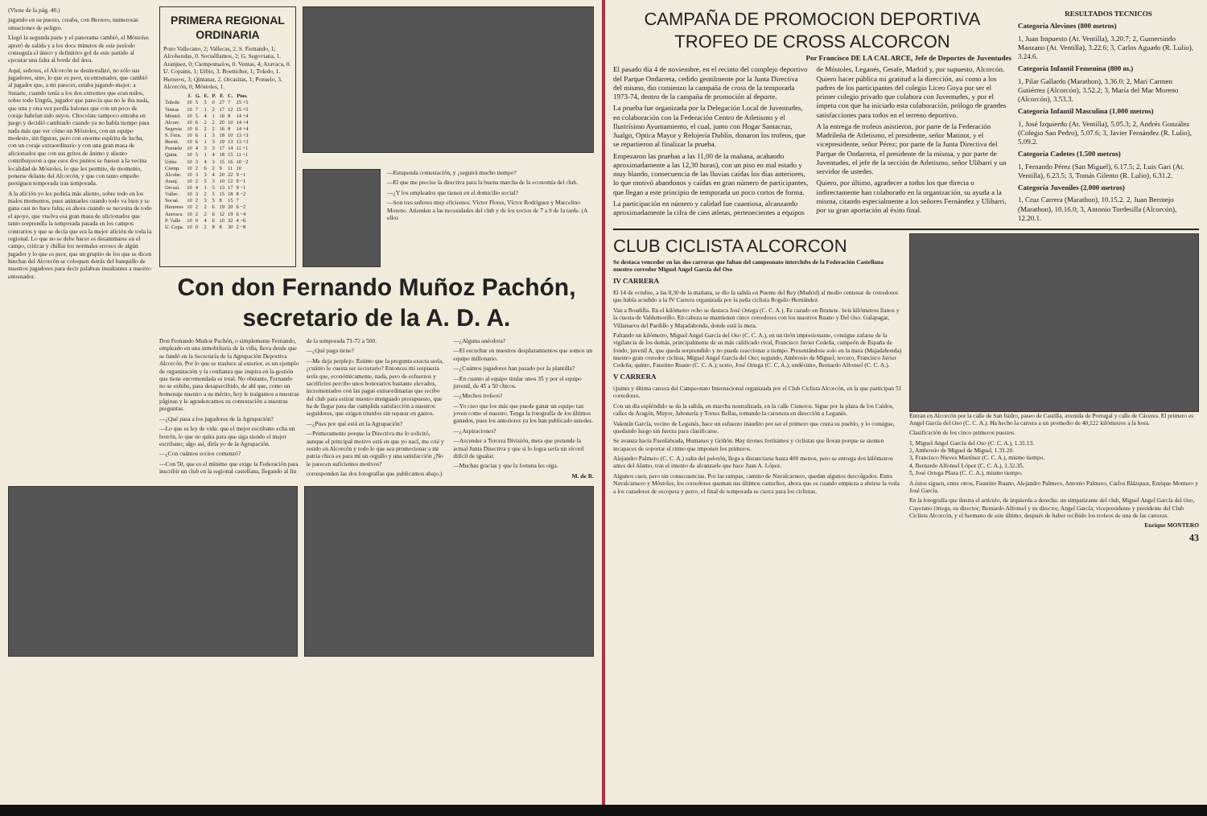(Viene de la pág. 40.)
jugando en su puesto, creaba, con Herrero, numerosas situaciones de peligro.
Llegó la segunda parte y el panorama cambió, el Móstoles apretó de salida y a los doce minutos de este período conseguía el único y definitivo gol de este partido al ejecutar una falta al borde del área.
Aquí, señores, el Alcorcón se desmoralizó, no sólo sus jugadores, sino, lo que es peor, su entrenador, que cambió al jugador que, a mi parecer, estaba jugando mejor: a Susarte, cuando tenía a los dos extremos que eran nulos, sobre todo Ungría, jugador que parecía que no le iba nada, que una y otra vez perdía balones que con un poco de coraje habrían sido suyos. Chocolate tampoco entraba en juego y decidió cambiarlo cuando ya no había tiempo para nada más que ver cómo un Móstoles, con un equipo modesto, sin figuras, pero con enorme espíritu de lucha, con un coraje extraordinario y con una gran masa de aficionados que con sus gritos de ánimo y aliento contribuyeron a que esos dos puntos se fuesen a la vecina localidad de Móstoles, lo que les permite, de momento, ponerse delante del Alcorcón, y que con tanto empeño persiguen temporada tras temporada.
A la afición yo les pediría más aliento, sobre todo en los malos momentos, pues animarles cuando todo va bien y se gana casi no hace falta; es ahora cuando se necesita de todo el apoyo, que vuelva esa gran masa de aficionados que tanto sorprendía la temporada pasada en los campos contrarios y que se decía que era la mejor afición de toda la regional. Lo que no se debe hacer es desanimarse en el campo, criticar y chillar los normales errores de algún jugador y lo que es peor, que un grupito de los que se dicen hinchas del Alcorcón se coloquen detrás del banquillo de nuestros jugadores para decir palabras insultantes a nuestro entrenador.
PRIMERA REGIONAL ORDINARIA
Pozo Vallecano, 2; Vallecas, 2. S. Fernando, 1; Alcobendas, 0. Socuéllamos, 2; G. Segoviana, 1. Aranjuez, 0; Ciempozuelos, 0. Ventas, 4; Aravaca, 0. U. Copains, 1; Urbis, 3. Boetticher, 1; Toledo, 1. Herreros, 3; Qintanar, 2. Orcasitas, 1; Pozuelo, 3. Alcorcón, 0; Móstoles, 1.
| | J. | G. | E. | P. | F. | C. | Ptos. |
| --- | --- | --- | --- | --- | --- | --- | --- |
| Toledo | 10 | 5 | 5 | 0 | 27 | 7 | 15 +5 |
| Ventas | 10 | 7 | 1 | 2 | 17 | 12 | 15 +5 |
| Móstol. | 10 | 5 | 4 | 1 | 16 | 8 | 14 +4 |
| Alcorc. | 10 | 6 | 2 | 2 | 20 | 10 | 14 +4 |
| Segovia | 10 | 6 | 2 | 2 | 16 | 8 | 14 +4 |
| S. Fern. | 10 | 6 | 1 | 3 | 18 | 10 | 13 +3 |
| Boetti. | 10 | 6 | 1 | 3 | 19 | 13 | 13 +3 |
| Pozuelo | 10 | 4 | 3 | 3 | 17 | 14 | 11 +1 |
| Quint. | 10 | 5 | 1 | 4 | 18 | 15 | 11 +1 |
| Urbis | 10 | 3 | 4 | 3 | 15 | 16 | 10 −2 |
| Ciemp. | 10 | 2 | 6 | 2 | 9 | 11 | 10 |
| Alcobe. | 10 | 3 | 3 | 4 | 20 | 22 | 9 −1 |
| Aranj. | 10 | 2 | 5 | 3 | 10 | 12 | 9 −1 |
| Orcasi. | 10 | 4 | 1 | 5 | 13 | 17 | 9 −1 |
| Vallec. | 10 | 3 | 2 | 5 | 15 | 18 | 8 −2 |
| Socué. | 10 | 2 | 3 | 5 | 8 | 15 | 7 |
| Herreros | 10 | 2 | 2 | 6 | 19 | 20 | 6 −2 |
| Aravaca | 10 | 2 | 2 | 6 | 12 | 19 | 6 −4 |
| P. Valle | 10 | 0 | 4 | 6 | 10 | 32 | 4 −6 |
| U. Copa. | 10 | 0 | 2 | 8 | 8 | 30 | 2 −8 |
—Estupenda contestación, y ¿seguirá mucho tiempo?
—El que me precise la directiva para la buena marcha de la economía del club.
—¿Y los empleados que tienen en el domicilio social?
—Son tres señores muy eficientes: Víctor Flores, Víctor Rodríguez y Marcelino Moreno. Atienden a las necesidades del club y de los socios de 7 a 9 de la tarde. (A ellos
Con don Fernando Muñoz Pachón, secretario de la A. D. A.
Don Fernando Muñoz Pachón, o simplemente Fernando, empleado en una inmobiliaria de la villa, lleva desde que se fundó en la Secretaría de la Agrupación Deportiva Alcorcón. Por lo que se trasluce al exterior, es un ejemplo de organización y la confianza que inspira en la gestión que tiene encomendada es total. No obstante, Fernando no se exhibe, pasa desapercibido, de ahí que, como un homenaje nuestro a su mérito, hoy le traigamos a nuestras páginas y le agradezcamos su contestación a nuestras preguntas.
—¿Qué pasa a los jugadores de la Agrupación?
—Lo que es ley de vida: que el mejor escribano echa un borrón, lo que no quita para que siga siendo el mejor escribano; algo así, diría yo de la Agrupación.
—¿Con cuántos socios comenzó?
—Con 50, que es el mínimo que exige la Federación para inscribir un club en la regional castellana, llegando al fin de la temporada 71-72 a 500.
—¿Qué paga tiene?
—Me deja perplejo. Estimo que la pregunta exacta sería, ¿cuánto le cuesta ser secretario? Entonces mi respuesta sería que, económicamente, nada, pero de esfuerzos y sacrificios percibo unos honorarios bastante elevados, incrementados con las pagas extraordinarias que recibo del club para estirar nuestro menguado presupuesto, que ha de llegar para dar cumplida satisfacción a nuestros seguidores, que exigen triunfos sin reparar en gastos.
—¿Pues por qué está en la Agrupación?
—Primeramente porque la Directiva me lo solicitó, aunque el principal motivo está en que yo nací, me crié y resido en Alcorcón y todo lo que sea promocionar a mi patria chica es para mí un orgullo y una satisfacción ¿No le parecen suficientes motivos?
corresponden las dos fotografías que publicamos abajo.)
—¿Alguna anécdota?
—El escuchar en nuestros desplazamientos que somos un equipo millonario.
—¿Cuántos jugadores han pasado por la plantilla?
—En cuanto al equipo titular unos 35 y por el equipo juvenil, de 45 a 50 chicos.
—¿Muchos trofeos?
—Yo creo que los más que puede ganar un equipo tan joven como el nuestro. Tenga la fotografía de los últimos ganados, pues los anteriores ya los han publicado ustedes.
—¿Aspiraciones?
—Ascender a Tercera División, meta que pretende la actual Junta Directiva y que si lo logra sería un récord difícil de igualar.
—Muchas gracias y que la fortuna les oiga.
M. de R.
CAMPAÑA DE PROMOCION DEPORTIVA
TROFEO DE CROSS ALCORCON
Por Francisco DE LA CAL ARCE, Jefe de Deportes de Juventudes
El pasado día 4 de noviembre, en el recinto del complejo deportivo del Parque Ondarreta, cedido gentilmente por la Junta Directiva del mismo, dio comienzo la campaña de cross de la temporada 1973-74, dentro de la campaña de promoción al deporte.
La prueba fue organizada por la Delegación Local de Juventudes, en colaboración con la Federación Centro de Atletismo y el Ilustrísimo Ayuntamiento, el cual, junto con Hogar Santacruz, Jualgo, Optica Mayor y Relojería Dublín, donaron los trofeos, que se repartieron al finalizar la prueba.
Empezaron las pruebas a las 11,00 de la mañana, acabando aproximadamente a las 12,30 horas), con un piso en mal estado y muy blando, consecuencia de las lluvias caídas los días anteriores, lo que motivó abandonos y caídas en gran número de participantes, que llegan a este principio de temporada un poco cortos de forma.
La participación en número y calidad fue cuantiosa, alcanzando aproximadamente la cifra de cien atletas, pertenecientes a equipos de Móstoles, Leganés, Getafe, Madrid y, por supuesto, Alcorcón. Quiero hacer pública mi gratitud a la dirección, así como a los padres de los participantes del colegio Liceo Goya por ser el primer colegio privado que colabora con Juventudes, y por el ímpetu con que ha iniciado esta colaboración, prólogo de grandes satisfacciones para todos en el terreno deportivo.
A la entrega de trofeos asistieron, por parte de la Federación Madrileña de Atletismo, el presidente, señor Matinot, y el vicepresidente, señor Pérez; por parte de la Junta Directiva del Parque de Ondarreta, el presidente de la misma, y por parte de Juventudes, el jefe de la sección de Atletismo, señor Ulibarri y un servidor de ustedes.
Quiero, por último, agradecer a todos los que directa o indirectamente han colaborado en la organización, su ayuda a la misma, citando especialmente a los señores Fernández y Ulibarri, por su gran aportación al éxito final.
RESULTADOS TECNICOS
Categoría Alevines (800 metros)
1, Juan Impuesto (At. Ventilla), 3.20.7; 2, Gumersindo Manzano (At. Ventilla), 3.22.6; 3, Carlos Aguado (R. Lulio), 3.24.6.
Categoría Infantil Femenina (800 m.)
1, Pilar Gallardo (Marathon), 3.36.0; 2, Mari Carmen Gutiérrez (Alcorcón), 3.52.2; 3, María del Mar Moreno (Alcorcón), 3.53.3.
Categoría Infantil Masculina (1.000 metros)
1, José Izquierdo (At. Ventilla), 5.05.3; 2, Andrés González (Colegio San Pedro), 5.07.6; 3, Javier Fernández (R. Lulio), 5.09.2.
Categoría Cadetes (1.500 metros)
1, Fernando Pérez (San Miguel), 6.17.5; 2, Luis Gari (At. Ventilla), 6.23.5; 3, Tomás Gilento (R. Lulio), 6.31.2.
Categoría Juveniles (2.000 metros)
1, Cruz Carrera (Marathon), 10.15.2. 2, Juan Bermejo (Marathon), 10.16.0; 3, Antonio Tordesilla (Alcorcón), 12.20.1.
CLUB CICLISTA ALCORCON
Se destaca vencedor en las dos carreras que faltan del campeonato interclubs de la Federación Castellana nuestro corredor Miguel Angel García del Oso
IV CARRERA
El 14 de octubre, a las 8,30 de la mañana, se dio la salida en Puente del Rey (Madrid) al medio centenar de corredores que había acudido a la IV Carrera organizada por la peña ciclista Rogelio Hernández.
Van a Boadilla. En el kilómetro ocho se destaca José Ortega (C. C. A.). Es cazado en Brunete. Seis kilómetros llanos y la cuesta de Valdemorillo. En cabeza se mantienen cinco corredores con los nuestros Ruano y Del Oso. Galapagar, Villanueva del Pardillo y Majadahonda, donde está la meta.
Faltando un kilómetro, Miguel Angel García del Oso (C. C. A.), en un tirón impresionante, consigue zafarse de la vigilancia de los demás, principalmente de su más calificado rival, Francisco Javier Cedeña, campeón de España de fondo, juvenil A, que queda sorprendido y no puede reaccionar a tiempo. Presentándose solo en la meta (Majadahonda) nuestro gran corredor ciclista, Miguel Angel García del Oso; segundo, Ambrosio de Miguel; tercero, Francisco Javier Cedeña; quinto, Faustino Ruano (C. C. A.); sexto, José Ortega (C. C. A.); undécimo, Bernardo Alfonsel (C. C. A.).
V CARRERA
Quinta y última carrera del Campeonato Internacional organizada por el Club Ciclista Alcorcón, en la que participan 51 corredores.
Con un día espléndido se da la salida, en marcha neutralizada, en la calle Cisneros. Sigue por la plaza de los Caídos, calles de Aragón, Mayor, Jabonería y Torres Bellas, tomando la carretera en dirección a Leganés.
Valentín García, vecino de Leganés, hace un esfuerzo inaudito por ser el primero que cruza su pueblo, y lo consigue, quedando luego sin fuerza para clasificarse.
Se avanza hacia Fuenlabrada, Humanes y Griñón. Hay tirones fortísimos y ciclistas que lloran porque se sienten incapaces de soportar el ritmo que imponen los primeros.
Alejandro Palmero (C. C. A.) salta del pelotón, llega a distanciarse hasta 400 metros, pero se entrega dos kilómetros antes del Alamo, tras el intento de alcanzarle que hace Juan A. López.
Algunos caen, pero sin consecuencias. Por las rampas, camino de Navalcarnero, quedan algunos descolgados. Entre Navalcarnero y Móstoles, los corredores queman sus últimos cartuchos, ahora que es cuando empieza a abrirse la veda a los cazadores de escopeta y perro, el final de temporada se cierra para los ciclistas.
Entran en Alcorcón por la calle de San Isidro, paseo de Castilla, avenida de Portugal y calle de Cáceres. El primero es Angel García del Oso (C. C. A.). Ha hecho la carrera a un promedio de 40,122 kilómetros a la hora.
Clasificación de los cinco primeros puestos.
1, Miguel Angel García del Oso (C. C. A.), 1.31.13.
2, Ambrosio de Miguel de Miguel, 1.31.20.
3, Francisco Nieves Martínez (C. C. A.), mismo tiempo.
4, Bernardo Alfonsel López (C. C. A.), 1.32.35.
5, José Ortega Plaza (C. C. A.), mismo tiempo.
A éstos siguen, entre otros, Faustino Ruano, Alejandro Palmero, Antonio Palmero, Carlos Blázquez, Enrique Montero y José García.
En la fotografía que ilustra el artículo, de izquierda a derecha: un simpatizante del club, Miguel Angel García del Oso, Cayetano Ortega, su director; Bernardo Alfonsel y su director, Angel García; vicepresidente y presidente del Club Ciclista Alcorcón, y el hermano de este último, después de haber recibido los trofeos de una de las carreras.
Enrique MONTERO
43